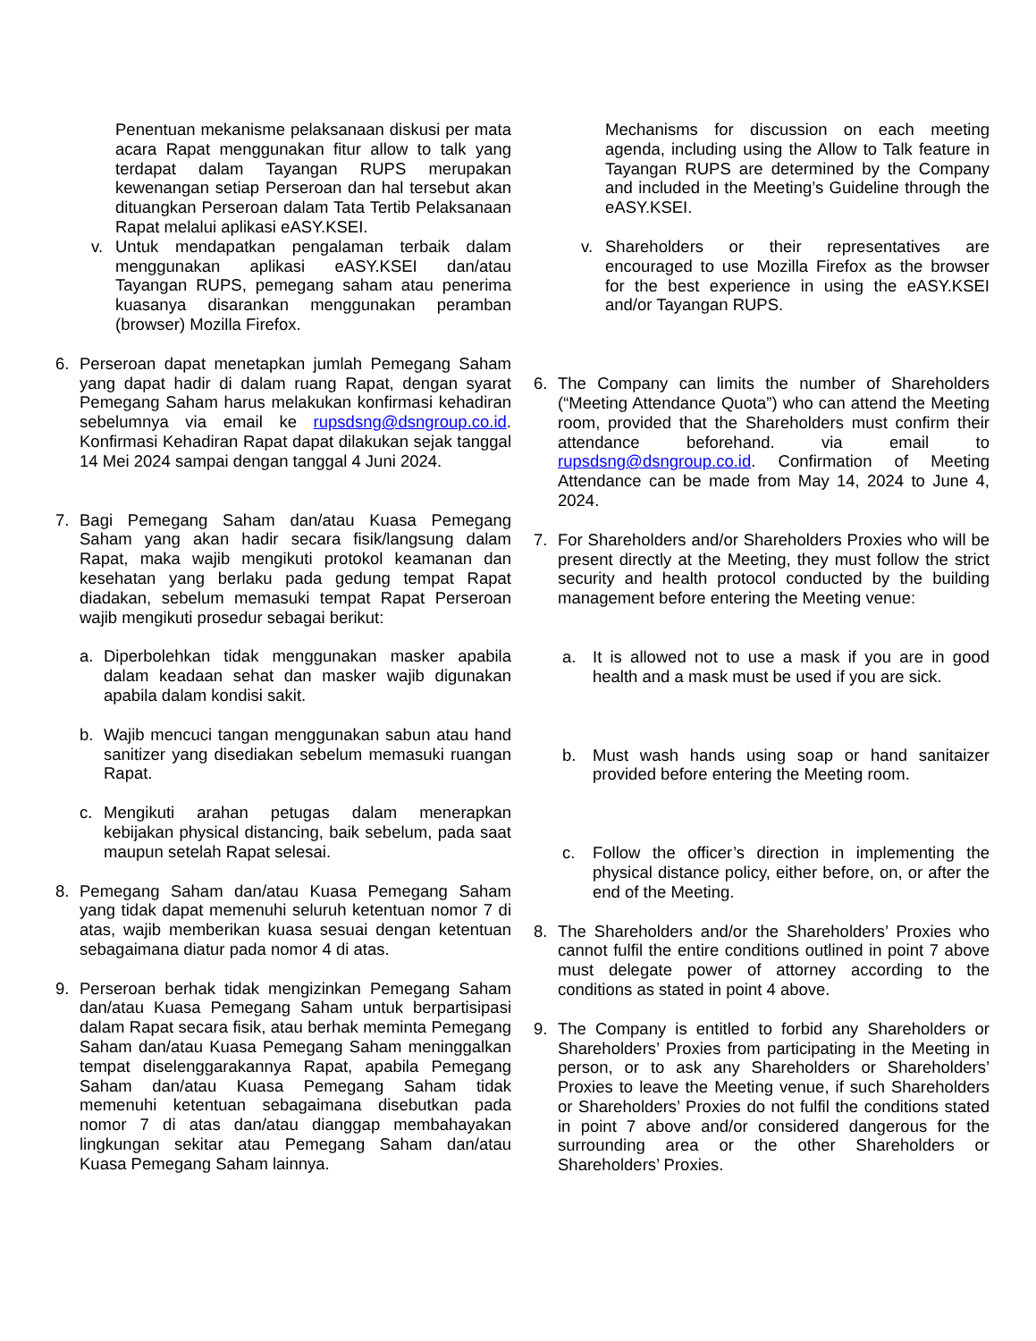Penentuan mekanisme pelaksanaan diskusi per mata acara Rapat menggunakan fitur allow to talk yang terdapat dalam Tayangan RUPS merupakan kewenangan setiap Perseroan dan hal tersebut akan dituangkan Perseroan dalam Tata Tertib Pelaksanaan Rapat melalui aplikasi eASY.KSEI.
v. Untuk mendapatkan pengalaman terbaik dalam menggunakan aplikasi eASY.KSEI dan/atau Tayangan RUPS, pemegang saham atau penerima kuasanya disarankan menggunakan peramban (browser) Mozilla Firefox.
6. Perseroan dapat menetapkan jumlah Pemegang Saham yang dapat hadir di dalam ruang Rapat, dengan syarat Pemegang Saham harus melakukan konfirmasi kehadiran sebelumnya via email ke rupsdsng@dsngroup.co.id. Konfirmasi Kehadiran Rapat dapat dilakukan sejak tanggal 14 Mei 2024 sampai dengan tanggal 4 Juni 2024.
7. Bagi Pemegang Saham dan/atau Kuasa Pemegang Saham yang akan hadir secara fisik/langsung dalam Rapat, maka wajib mengikuti protokol keamanan dan kesehatan yang berlaku pada gedung tempat Rapat diadakan, sebelum memasuki tempat Rapat Perseroan wajib mengikuti prosedur sebagai berikut:
a. Diperbolehkan tidak menggunakan masker apabila dalam keadaan sehat dan masker wajib digunakan apabila dalam kondisi sakit.
b. Wajib mencuci tangan menggunakan sabun atau hand sanitizer yang disediakan sebelum memasuki ruangan Rapat.
c. Mengikuti arahan petugas dalam menerapkan kebijakan physical distancing, baik sebelum, pada saat maupun setelah Rapat selesai.
8. Pemegang Saham dan/atau Kuasa Pemegang Saham yang tidak dapat memenuhi seluruh ketentuan nomor 7 di atas, wajib memberikan kuasa sesuai dengan ketentuan sebagaimana diatur pada nomor 4 di atas.
9. Perseroan berhak tidak mengizinkan Pemegang Saham dan/atau Kuasa Pemegang Saham untuk berpartisipasi dalam Rapat secara fisik, atau berhak meminta Pemegang Saham dan/atau Kuasa Pemegang Saham meninggalkan tempat diselenggarakannya Rapat, apabila Pemegang Saham dan/atau Kuasa Pemegang Saham tidak memenuhi ketentuan sebagaimana disebutkan pada nomor 7 di atas dan/atau dianggap membahayakan lingkungan sekitar atau Pemegang Saham dan/atau Kuasa Pemegang Saham lainnya.
Mechanisms for discussion on each meeting agenda, including using the Allow to Talk feature in Tayangan RUPS are determined by the Company and included in the Meeting’s Guideline through the eASY.KSEI.
v. Shareholders or their representatives are encouraged to use Mozilla Firefox as the browser for the best experience in using the eASY.KSEI and/or Tayangan RUPS.
6. The Company can limits the number of Shareholders (“Meeting Attendance Quota”) who can attend the Meeting room, provided that the Shareholders must confirm their attendance beforehand. via email to rupsdsng@dsngroup.co.id. Confirmation of Meeting Attendance can be made from May 14, 2024 to June 4, 2024.
7. For Shareholders and/or Shareholders Proxies who will be present directly at the Meeting, they must follow the strict security and health protocol conducted by the building management before entering the Meeting venue:
a. It is allowed not to use a mask if you are in good health and a mask must be used if you are sick.
b. Must wash hands using soap or hand sanitaizer provided before entering the Meeting room.
c. Follow the officer’s direction in implementing the physical distance policy, either before, on, or after the end of the Meeting.
8. The Shareholders and/or the Shareholders’ Proxies who cannot fulfil the entire conditions outlined in point 7 above must delegate power of attorney according to the conditions as stated in point 4 above.
9. The Company is entitled to forbid any Shareholders or Shareholders’ Proxies from participating in the Meeting in person, or to ask any Shareholders or Shareholders’ Proxies to leave the Meeting venue, if such Shareholders or Shareholders’ Proxies do not fulfil the conditions stated in point 7 above and/or considered dangerous for the surrounding area or the other Shareholders or Shareholders’ Proxies.